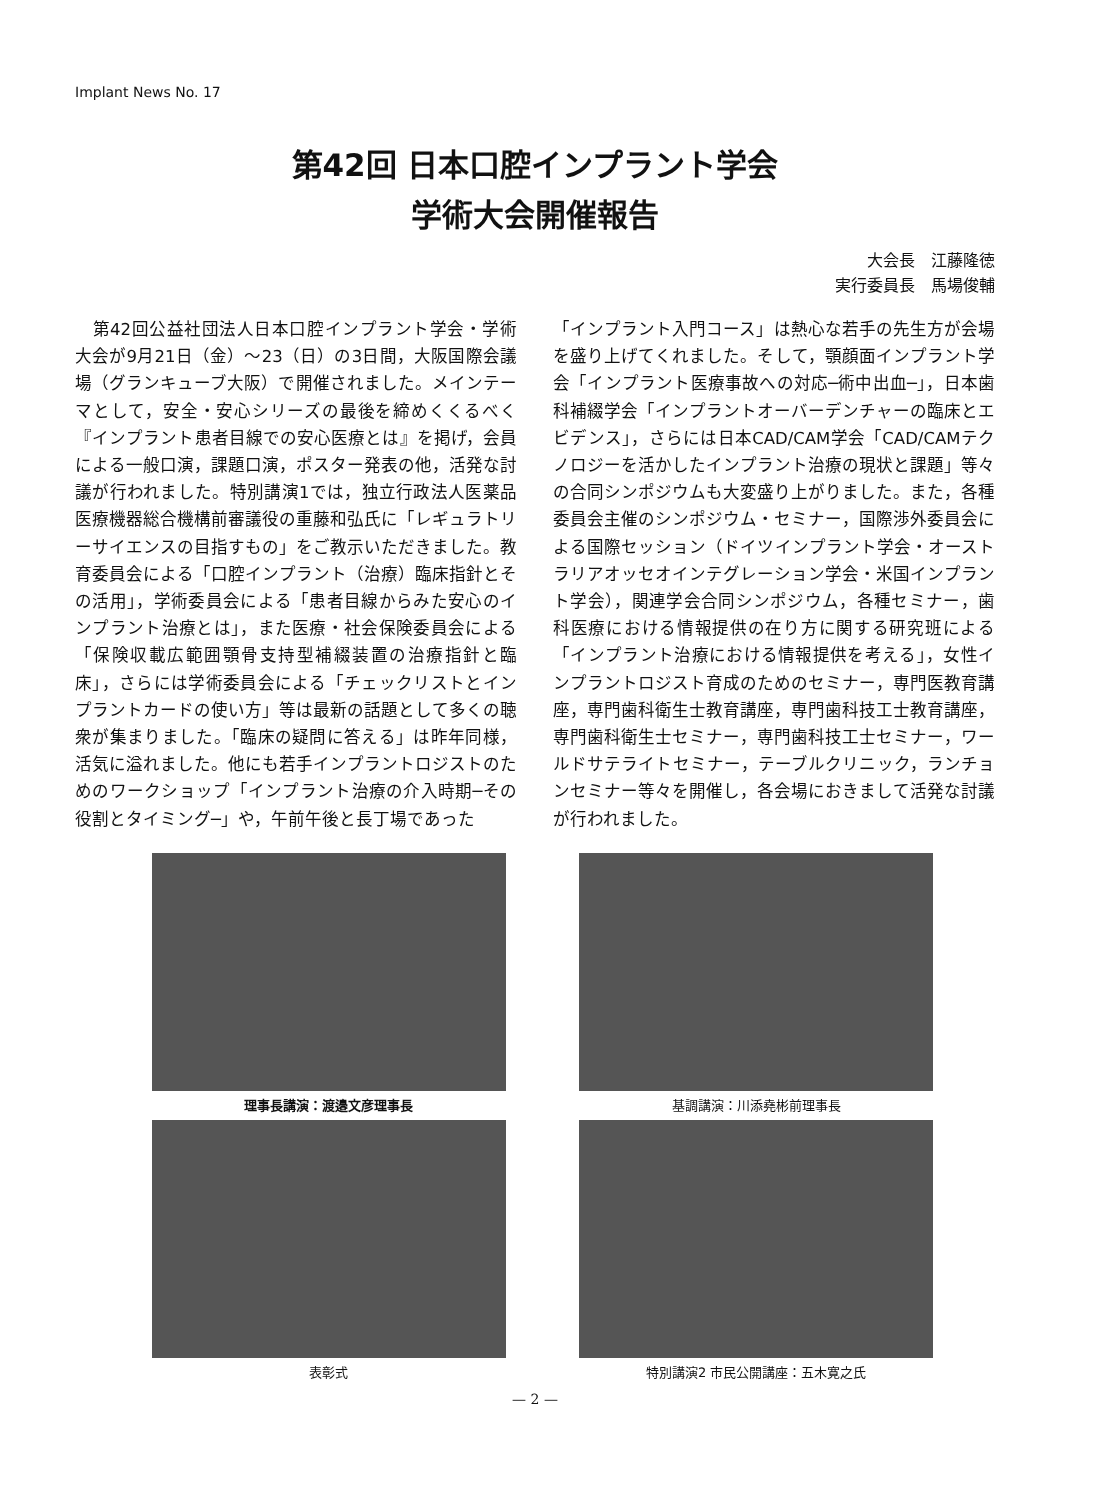Implant News No. 17
第42回 日本口腔インプラント学会
学術大会開催報告
大会長　江藤隆徳
実行委員長　馬場俊輔
　第42回公益社団法人日本口腔インプラント学会・学術大会が9月21日（金）～23（日）の3日間，大阪国際会議場（グランキューブ大阪）で開催されました。メインテーマとして，安全・安心シリーズの最後を締めくくるべく『インプラント患者目線での安心医療とは』を掲げ，会員による一般口演，課題口演，ポスター発表の他，活発な討議が行われました。特別講演1では，独立行政法人医薬品医療機器総合機構前審議役の重藤和弘氏に「レギュラトリーサイエンスの目指すもの」をご教示いただきました。教育委員会による「口腔インプラント（治療）臨床指針とその活用」，学術委員会による「患者目線からみた安心のインプラント治療とは」，また医療・社会保険委員会による「保険収載広範囲顎骨支持型補綴装置の治療指針と臨床」，さらには学術委員会による「チェックリストとインプラントカードの使い方」等は最新の話題として多くの聴衆が集まりました。「臨床の疑問に答える」は昨年同様，活気に溢れました。他にも若手インプラントロジストのためのワークショップ「インプラント治療の介入時期─その役割とタイミング─」や，午前午後と長丁場であった
「インプラント入門コース」は熱心な若手の先生方が会場を盛り上げてくれました。そして，顎顔面インプラント学会「インプラント医療事故への対応─術中出血─」，日本歯科補綴学会「インプラントオーバーデンチャーの臨床とエビデンス」，さらには日本CAD/CAM学会「CAD/CAMテクノロジーを活かしたインプラント治療の現状と課題」等々の合同シンポジウムも大変盛り上がりました。また，各種委員会主催のシンポジウム・セミナー，国際渉外委員会による国際セッション（ドイツインプラント学会・オーストラリアオッセオインテグレーション学会・米国インプラント学会），関連学会合同シンポジウム，各種セミナー，歯科医療における情報提供の在り方に関する研究班による「インプラント治療における情報提供を考える」，女性インプラントロジスト育成のためのセミナー，専門医教育講座，専門歯科衛生士教育講座，専門歯科技工士教育講座，専門歯科衛生士セミナー，専門歯科技工士セミナー，ワールドサテライトセミナー，テーブルクリニック，ランチョンセミナー等々を開催し，各会場におきまして活発な討議が行われました。
理事長講演：渡邉文彦理事長
基調講演：川添堯彬前理事長
表彰式
特別講演2 市民公開講座：五木寛之氏
— 2 —